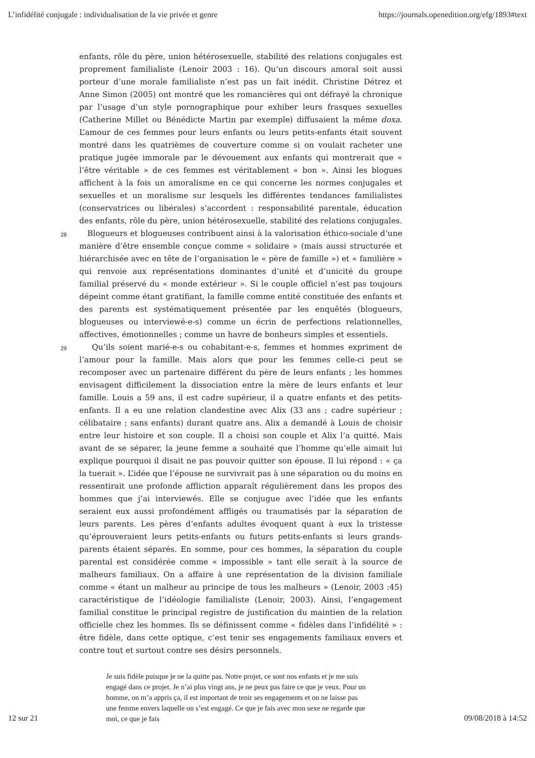L’infidélité conjugale : individualisation de la vie privée et genre https://journals.openedition.org/efg/1893#text
enfants, rôle du père, union hétérosexuelle, stabilité des relations conjugales est proprement familialiste (Lenoir 2003 : 16). Qu’un discours amoral soit aussi porteur d’une morale familialiste n’est pas un fait inédit. Christine Détrez et Anne Simon (2005) ont montré que les romancières qui ont défrayé la chronique par l’usage d’un style pornographique pour exhiber leurs frasques sexuelles (Catherine Millet ou Bénédicte Martin par exemple) diffusaient la même doxa. L’amour de ces femmes pour leurs enfants ou leurs petits-enfants était souvent montré dans les quatrièmes de couverture comme si on voulait racheter une pratique jugée immorale par le dévouement aux enfants qui montrerait que « l’être véritable » de ces femmes est véritablement « bon ». Ainsi les blogues affichent à la fois un amoralisme en ce qui concerne les normes conjugales et sexuelles et un moralisme sur lesquels les différentes tendances familialistes (conservatrices ou libérales) s’accordent : responsabilité parentale, éducation des enfants, rôle du père, union hétérosexuelle, stabilité des relations conjugales.
28
Blogueurs et blogueuses contribuent ainsi à la valorisation éthico-sociale d’une manière d’être ensemble conçue comme « solidaire » (mais aussi structurée et hiérarchisée avec en tête de l’organisation le « père de famille ») et « familière » qui renvoie aux représentations dominantes d’unité et d’unicité du groupe familial préservé du « monde extérieur ». Si le couple officiel n’est pas toujours dépeint comme étant gratifiant, la famille comme entité constituée des enfants et des parents est systématiquement présentée par les enquêtés (blogueurs, blogueuses ou interviewé-e-s) comme un écrin de perfections relationnelles, affectives, émotionnelles ; comme un havre de bonheurs simples et essentiels.
29
Qu’ils soient marié-e-s ou cohabitant-e-s, femmes et hommes expriment de l’amour pour la famille. Mais alors que pour les femmes celle-ci peut se recomposer avec un partenaire différent du père de leurs enfants ; les hommes envisagent difficilement la dissociation entre la mère de leurs enfants et leur famille. Louis a 59 ans, il est cadre supérieur, il a quatre enfants et des petits-enfants. Il a eu une relation clandestine avec Alix (33 ans ; cadre supérieur ; célibataire ; sans enfants) durant quatre ans. Alix a demandé à Louis de choisir entre leur histoire et son couple. Il a choisi son couple et Alix l’a quitté. Mais avant de se séparer, la jeune femme a souhaité que l’homme qu’elle aimait lui explique pourquoi il disait ne pas pouvoir quitter son épouse. Il lui répond : « ça la tuerait ». L’idée que l’épouse ne survivrait pas à une séparation ou du moins en ressentirait une profonde affliction apparaît régulièrement dans les propos des hommes que j’ai interviewés. Elle se conjugue avec l’idée que les enfants seraient eux aussi profondément affligés ou traumatisés par la séparation de leurs parents. Les pères d’enfants adultes évoquent quant à eux la tristesse qu’éprouveraient leurs petits-enfants ou futurs petits-enfants si leurs grands-parents étaient séparés. En somme, pour ces hommes, la séparation du couple parental est considérée comme « impossible » tant elle serait à la source de malheurs familiaux. On a affaire à une représentation de la division familiale comme « étant un malheur au principe de tous les malheurs » (Lenoir, 2003 :45) caractéristique de l’idéologie familialiste (Lenoir, 2003). Ainsi, l’engagement familial constitue le principal registre de justification du maintien de la relation officielle chez les hommes. Ils se définissent comme « fidèles dans l’infidélité » : être fidèle, dans cette optique, c’est tenir ses engagements familiaux envers et contre tout et surtout contre ses désirs personnels.
Je suis fidèle puisque je ne la quitte pas. Notre projet, ce sont nos enfants et je me suis engagé dans ce projet. Je n’ai plus vingt ans, je ne peux pas faire ce que je veux. Pour un homme, on m’a appris ça, il est important de tenir ses engagements et on ne laisse pas une femme envers laquelle on s’est engagé. Ce que je fais avec mon sexe ne regarde que moi, ce que je fais
12 sur 21 09/08/2018 à 14:52